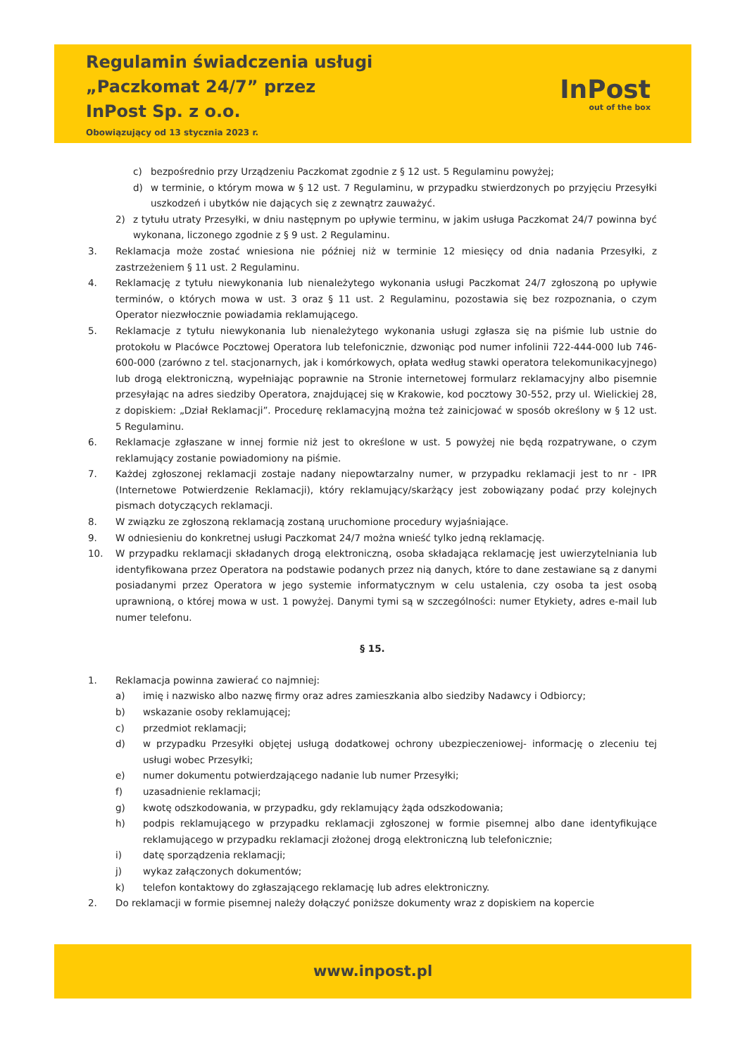Regulamin świadczenia usługi
„Paczkomat 24/7” przez
InPost Sp. z o.o.
Obowiązujący od 13 stycznia 2023 r.
InPost
out of the box
c) bezpośrednio przy Urządzeniu Paczkomat zgodnie z § 12 ust. 5 Regulaminu powyżej;
d) w terminie, o którym mowa w § 12 ust. 7 Regulaminu, w przypadku stwierdzonych po przyjęciu Przesyłki uszkodzeń i ubytków nie dających się z zewnątrz zauważyć.
2) z tytułu utraty Przesyłki, w dniu następnym po upływie terminu, w jakim usługa Paczkomat 24/7 powinna być wykonana, liczonego zgodnie z § 9 ust. 2 Regulaminu.
3. Reklamacja może zostać wniesiona nie później niż w terminie 12 miesięcy od dnia nadania Przesyłki, z zastrzeżeniem § 11 ust. 2 Regulaminu.
4. Reklamację z tytułu niewykonania lub nienależytego wykonania usługi Paczkomat 24/7 zgłoszoną po upływie terminów, o których mowa w ust. 3 oraz § 11 ust. 2 Regulaminu, pozostawia się bez rozpoznania, o czym Operator niezwłocznie powiadamia reklamującego.
5. Reklamacje z tytułu niewykonania lub nienależytego wykonania usługi zgłasza się na piśmie lub ustnie do protokołu w Placówce Pocztowej Operatora lub telefonicznie, dzwoniąc pod numer infolinii 722-444-000 lub 746-600-000 (zarówno z tel. stacjonarnych, jak i komórkowych, opłata według stawki operatora telekomunikacyjnego) lub drogą elektroniczną, wypełniając poprawnie na Stronie internetowej formularz reklamacyjny albo pisemnie przesyłając na adres siedziby Operatora, znajdującej się w Krakowie, kod pocztowy 30-552, przy ul. Wielickiej 28, z dopiskiem: „Dział Reklamacji”. Procedurę reklamacyjną można też zainicjować w sposób określony w § 12 ust. 5 Regulaminu.
6. Reklamacje zgłaszane w innej formie niż jest to określone w ust. 5 powyżej nie będą rozpatrywane, o czym reklamujący zostanie powiadomiony na piśmie.
7. Każdej zgłoszonej reklamacji zostaje nadany niepowtarzalny numer, w przypadku reklamacji jest to nr - IPR (Internetowe Potwierdzenie Reklamacji), który reklamujący/skarżący jest zobowiązany podać przy kolejnych pismach dotyczących reklamacji.
8. W związku ze zgłoszoną reklamacją zostaną uruchomione procedury wyjaśniające.
9. W odniesieniu do konkretnej usługi Paczkomat 24/7 można wnieść tylko jedną reklamację.
10. W przypadku reklamacji składanych drogą elektroniczną, osoba składająca reklamację jest uwierzytelniania lub identyfikowana przez Operatora na podstawie podanych przez nią danych, które to dane zestawiane są z danymi posiadanymi przez Operatora w jego systemie informatycznym w celu ustalenia, czy osoba ta jest osobą uprawnioną, o której mowa w ust. 1 powyżej. Danymi tymi są w szczególności: numer Etykiety, adres e-mail lub numer telefonu.
§ 15.
1. Reklamacja powinna zawierać co najmniej:
a) imię i nazwisko albo nazwę firmy oraz adres zamieszkania albo siedziby Nadawcy i Odbiorcy;
b) wskazanie osoby reklamującej;
c) przedmiot reklamacji;
d) w przypadku Przesyłki objętej usługą dodatkowej ochrony ubezpieczeniowej- informację o zleceniu tej usługi wobec Przesyłki;
e) numer dokumentu potwierdzającego nadanie lub numer Przesyłki;
f) uzasadnienie reklamacji;
g) kwotę odszkodowania, w przypadku, gdy reklamujący żąda odszkodowania;
h) podpis reklamującego w przypadku reklamacji zgłoszonej w formie pisemnej albo dane identyfikujące reklamującego w przypadku reklamacji złożonej drogą elektroniczną lub telefonicznie;
i) datę sporządzenia reklamacji;
j) wykaz załączonych dokumentów;
k) telefon kontaktowy do zgłaszającego reklamację lub adres elektroniczny.
2. Do reklamacji w formie pisemnej należy dołączyć poniższe dokumenty wraz z dopiskiem na kopercie
www.inpost.pl